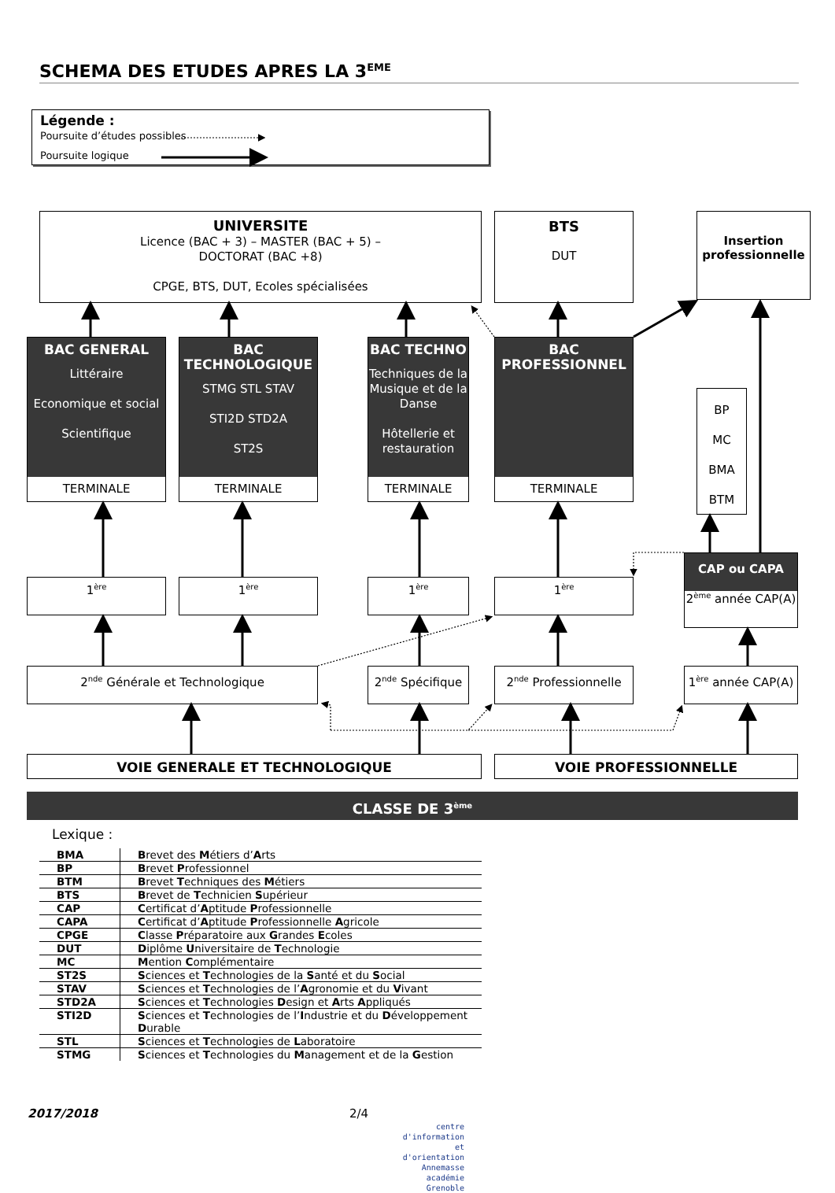SCHEMA DES ETUDES APRES LA 3<sup>EME</sup>
Légende :
Poursuite d’études possibles
Poursuite logique
UNIVERSITE
Licence (BAC + 3) – MASTER (BAC + 5) –
DOCTORAT (BAC +8)
CPGE, BTS, DUT, Ecoles spécialisées
BTS
DUT
Insertion professionnelle
BAC GENERAL
Littéraire
Economique et social
Scientifique
TERMINALE
BAC TECHNOLOGIQUE
STMG STL STAV
STI2D STD2A
ST2S
TERMINALE
BAC TECHNO
Techniques de la Musique et de la Danse
Hôtellerie et restauration
TERMINALE
BAC PROFESSIONNEL
TERMINALE
BP
MC
BMA
BTM
1<sup>ère</sup>
1<sup>ère</sup>
1<sup>ère</sup>
1<sup>ère</sup>
CAP ou CAPA
2<sup>ème</sup> année CAP(A)
2<sup>nde</sup> Générale et Technologique 2<sup>nde</sup> Spécifique
2<sup>nde</sup> Professionnelle
1<sup>ère</sup> année CAP(A)
VOIE GENERALE ET TECHNOLOGIQUE VOIE PROFESSIONNELLE
CLASSE DE 3<sup>ème</sup>
Lexique :
| BMA | B revet des M étiers d’ A rts |
| BP | B revet P rofessionnel |
| BTM | B revet T echniques des M étiers |
| BTS | B revet de T echnicien S upérieur |
| CAP | C ertificat d’ A ptitude P rofessionnelle |
| CAPA | C ertificat d’ A ptitude P rofessionnelle A gricole |
| CPGE | C lasse P réparatoire aux G randes E coles |
| DUT | D iplôme U niversitaire de T echnologie |
| MC | M ention C omplémentaire |
| ST2S | S ciences et T echnologies de la S anté et du S ocial |
| STAV | S ciences et T echnologies de l’ A gronomie et du V ivant |
| STD2A | S ciences et T echnologies D esign et A rts A ppliqués |
| STI2D | S ciences et T echnologies de l’ I ndustrie et du D éveloppement D urable |
| STL | S ciences et T echnologies de L aboratoire |
| STMG | S ciences et T echnologies du M anagement et de la G estion |
2017/2018 2/4
centre d'information
et d'orientation
Annemasse
académie
Grenoble